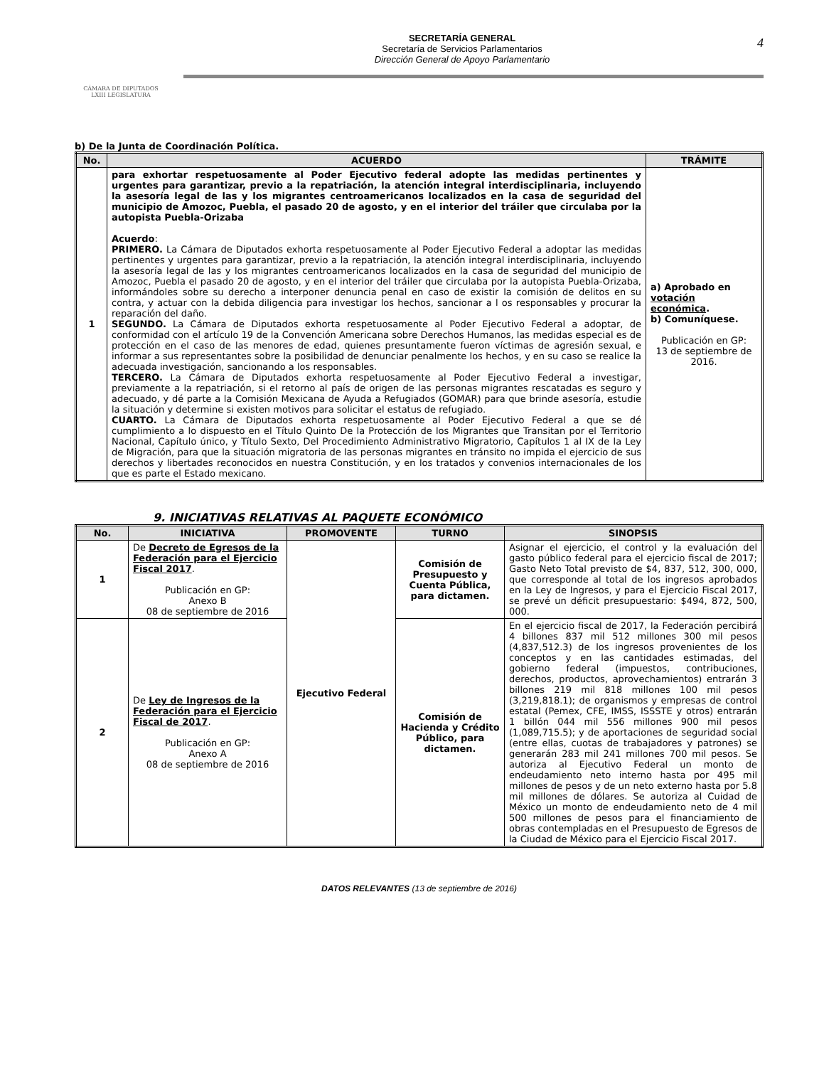CÁMARA DE DIPUTADOS
LXIII LEGISLATURA
SECRETARÍA GENERAL
Secretaría de Servicios Parlamentarios
Dirección General de Apoyo Parlamentario
4
b) De la Junta de Coordinación Política.
| No. | ACUERDO | TRÁMITE |
| --- | --- | --- |
| 1 | para exhortar respetuosamente al Poder Ejecutivo federal adopte las medidas pertinentes y urgentes para garantizar, previo a la repatriación, la atención integral interdisciplinaria, incluyendo la asesoría legal de las y los migrantes centroamericanos localizados en la casa de seguridad del municipio de Amozoc, Puebla, el pasado 20 de agosto, y en el interior del tráiler que circulaba por la autopista Puebla-Orizaba Acuerdo : PRIMERO. La Cámara de Diputados exhorta respetuosamente al Poder Ejecutivo Federal a adoptar las medidas pertinentes y urgentes para garantizar, previo a la repatriación, la atención integral interdisciplinaria, incluyendo la asesoría legal de las y los migrantes centroamericanos localizados en la casa de seguridad del municipio de Amozoc, Puebla el pasado 20 de agosto, y en el interior del tráiler que circulaba por la autopista Puebla-Orizaba, informándoles sobre su derecho a interponer denuncia penal en caso de existir la comisión de delitos en su contra, y actuar con la debida diligencia para investigar los hechos, sancionar a l os responsables y procurar la reparación del daño. SEGUNDO. La Cámara de Diputados exhorta respetuosamente al Poder Ejecutivo Federal a adoptar, de conformidad con el artículo 19 de la Convención Americana sobre Derechos Humanos, las medidas especial es de protección en el caso de las menores de edad, quienes presuntamente fueron víctimas de agresión sexual, e informar a sus representantes sobre la posibilidad de denunciar penalmente los hechos, y en su caso se realice la adecuada investigación, sancionando a los responsables. TERCERO. La Cámara de Diputados exhorta respetuosamente al Poder Ejecutivo Federal a investigar, previamente a la repatriación, si el retorno al país de origen de las personas migrantes rescatadas es seguro y adecuado, y dé parte a la Comisión Mexicana de Ayuda a Refugiados (GOMAR) para que brinde asesoría, estudie la situación y determine si existen motivos para solicitar el estatus de refugiado. CUARTO. La Cámara de Diputados exhorta respetuosamente al Poder Ejecutivo Federal a que se dé cumplimiento a lo dispuesto en el Título Quinto De la Protección de los Migrantes que Transitan por el Territorio Nacional, Capítulo único, y Título Sexto, Del Procedimiento Administrativo Migratorio, Capítulos 1 al IX de la Ley de Migración, para que la situación migratoria de las personas migrantes en tránsito no impida el ejercicio de sus derechos y libertades reconocidos en nuestra Constitución, y en los tratados y convenios internacionales de los que es parte el Estado mexicano. | a) Aprobado en votación económica . b) Comuníquese. Publicación en GP: 13 de septiembre de 2016. |
9. INICIATIVAS RELATIVAS AL PAQUETE ECONÓMICO
| No. | INICIATIVA | PROMOVENTE | TURNO | SINOPSIS |
| --- | --- | --- | --- | --- |
| 1 | De Decreto de Egresos de la Federación para el Ejercicio Fiscal 2017 . Publicación en GP: Anexo B 08 de septiembre de 2016 | Ejecutivo Federal | Comisión de Presupuesto y Cuenta Pública, para dictamen. | Asignar el ejercicio, el control y la evaluación del gasto público federal para el ejercicio fiscal de 2017; Gasto Neto Total previsto de $4, 837, 512, 300, 000, que corresponde al total de los ingresos aprobados en la Ley de Ingresos, y para el Ejercicio Fiscal 2017, se prevé un déficit presupuestario: $494, 872, 500, 000. |
| 2 | De Ley de Ingresos de la Federación para el Ejercicio Fiscal de 2017 . Publicación en GP: Anexo A 08 de septiembre de 2016 | | Comisión de Hacienda y Crédito Público, para dictamen. | En el ejercicio fiscal de 2017, la Federación percibirá 4 billones 837 mil 512 millones 300 mil pesos (4,837,512.3) de los ingresos provenientes de los conceptos y en las cantidades estimadas, del gobierno federal (impuestos, contribuciones, derechos, productos, aprovechamientos) entrarán 3 billones 219 mil 818 millones 100 mil pesos (3,219,818.1); de organismos y empresas de control estatal (Pemex, CFE, IMSS, ISSSTE y otros) entrarán 1 billón 044 mil 556 millones 900 mil pesos (1,089,715.5); y de aportaciones de seguridad social (entre ellas, cuotas de trabajadores y patrones) se generarán 283 mil 241 millones 700 mil pesos. Se autoriza al Ejecutivo Federal un monto de endeudamiento neto interno hasta por 495 mil millones de pesos y de un neto externo hasta por 5.8 mil millones de dólares. Se autoriza al Cuidad de México un monto de endeudamiento neto de 4 mil 500 millones de pesos para el financiamiento de obras contempladas en el Presupuesto de Egresos de la Ciudad de México para el Ejercicio Fiscal 2017. |
DATOS RELEVANTES (13 de septiembre de 2016)